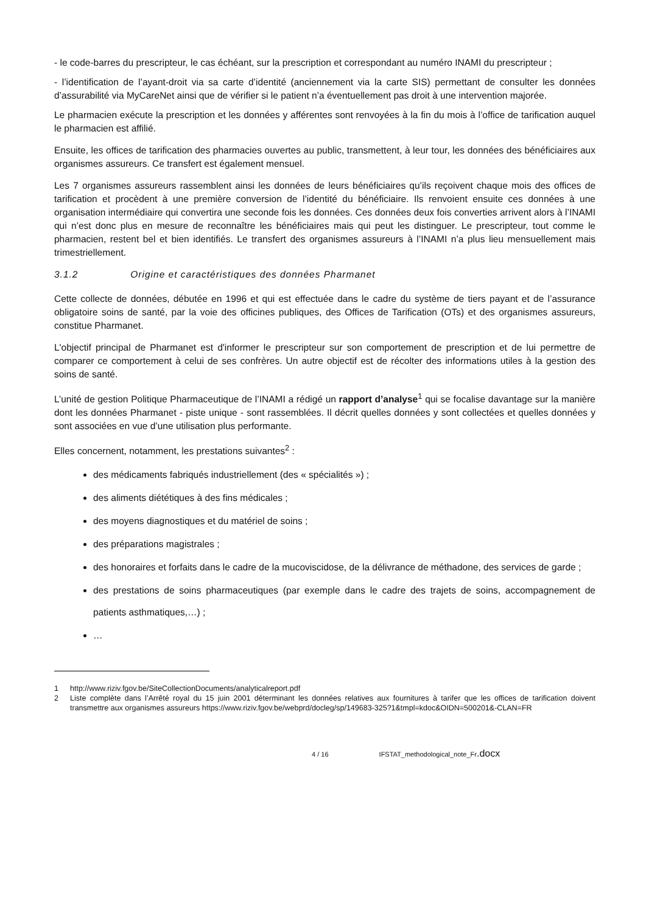- le code-barres du prescripteur, le cas échéant, sur la prescription et correspondant au numéro INAMI du prescripteur ;
- l’identification de l’ayant-droit via sa carte d’identité (anciennement via la carte SIS) permettant de consulter les données d’assurabilité via MyCareNet ainsi que de vérifier si le patient n’a éventuellement pas droit à une intervention majorée.
Le pharmacien exécute la prescription et les données y afférentes sont renvoyées à la fin du mois à l’office de tarification auquel le pharmacien est affilié.
Ensuite, les offices de tarification des pharmacies ouvertes au public, transmettent, à leur tour, les données des bénéficiaires aux organismes assureurs. Ce transfert est également mensuel.
Les 7 organismes assureurs rassemblent ainsi les données de leurs bénéficiaires qu’ils reçoivent chaque mois des offices de tarification et procèdent à une première conversion de l’identité du bénéficiaire. Ils renvoient ensuite ces données à une organisation intermédiaire qui convertira une seconde fois les données. Ces données deux fois converties arrivent alors à l’INAMI qui n’est donc plus en mesure de reconnaître les bénéficiaires mais qui peut les distinguer. Le prescripteur, tout comme le pharmacien, restent bel et bien identifiés. Le transfert des organismes assureurs à l’INAMI n’a plus lieu mensuellement mais trimestriellement.
3.1.2 Origine et caractéristiques des données Pharmanet
Cette collecte de données, débutée en 1996 et qui est effectuée dans le cadre du système de tiers payant et de l’assurance obligatoire soins de santé, par la voie des officines publiques, des Offices de Tarification (OTs) et des organismes assureurs, constitue Pharmanet.
L'objectif principal de Pharmanet est d'informer le prescripteur sur son comportement de prescription et de lui permettre de comparer ce comportement à celui de ses confrères. Un autre objectif est de récolter des informations utiles à la gestion des soins de santé.
L’unité de gestion Politique Pharmaceutique de l’INAMI a rédigé un rapport d’analyse<sup>1</sup> qui se focalise davantage sur la manière dont les données Pharmanet - piste unique - sont rassemblées. Il décrit quelles données y sont collectées et quelles données y sont associées en vue d’une utilisation plus performante.
Elles concernent, notamment, les prestations suivantes<sup>2</sup> :
des médicaments fabriqués industriellement (des « spécialités ») ;
des aliments diététiques à des fins médicales ;
des moyens diagnostiques et du matériel de soins ;
des préparations magistrales ;
des honoraires et forfaits dans le cadre de la mucoviscidose, de la délivrance de méthadone, des services de garde ;
des prestations de soins pharmaceutiques (par exemple dans le cadre des trajets de soins, accompagnement de patients asthmatiques,…) ;
…
1 http://www.riziv.fgov.be/SiteCollectionDocuments/analyticalreport.pdf
2 Liste complète dans l’Arrêté royal du 15 juin 2001 déterminant les données relatives aux fournitures à tarifer que les offices de tarification doivent transmettre aux organismes assureurs https://www.riziv.fgov.be/webprd/docleg/sp/149683-325?1&tmpl=kdoc&OIDN=500201&-CLAN=FR
4 / 16 IFSTAT_methodological_note_Fr.docx